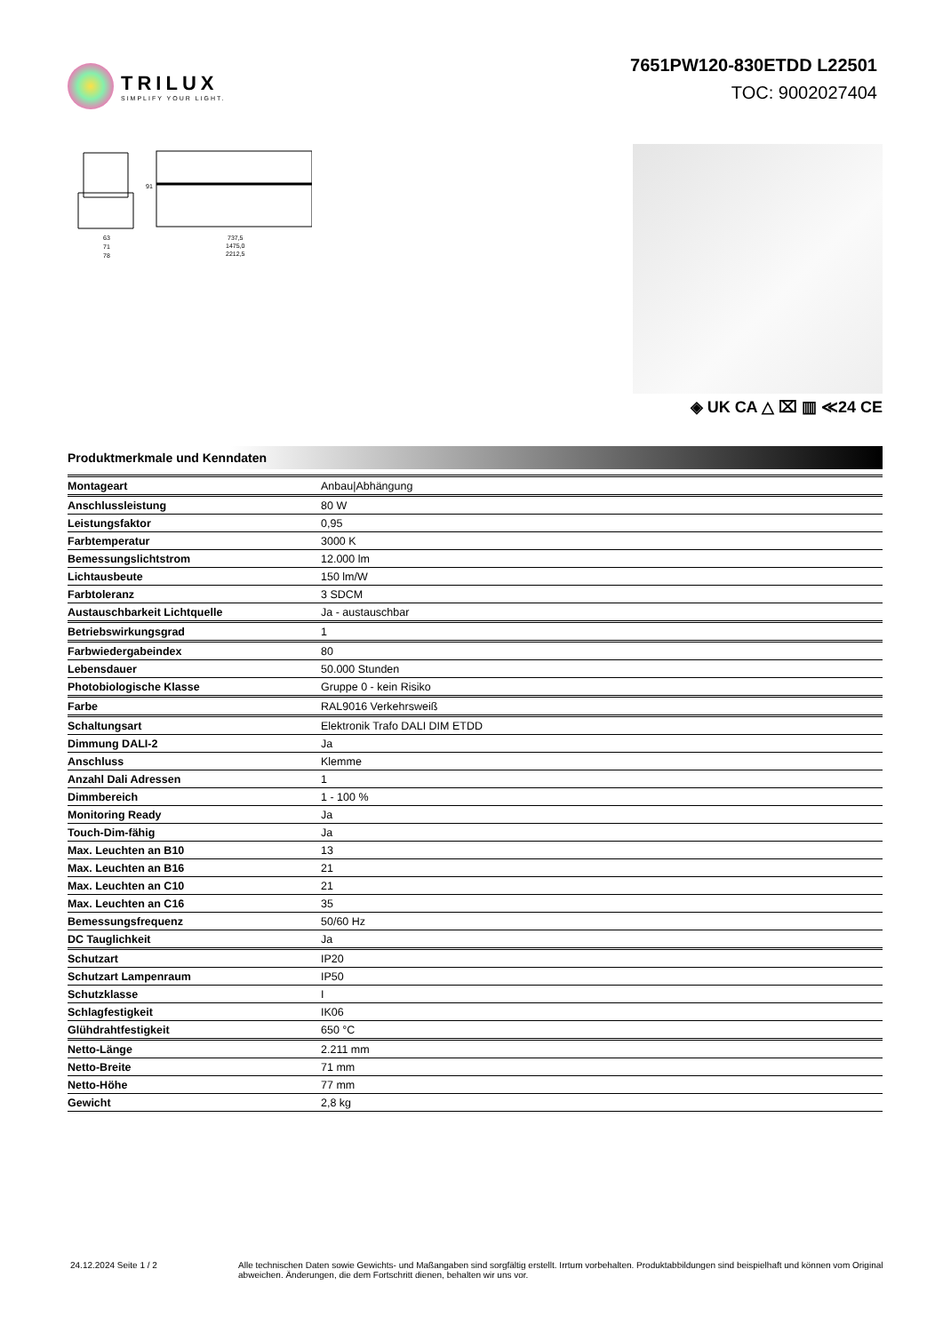TRILUX
SIMPLIFY YOUR LIGHT.
7651PW120-830ETDD L22501
TOC: 9002027404
63
71
78
737,5
1475,0
2212,5
91
◈ UK CA △ ⌧ ▥ ≪24 CE
Produktmerkmale und Kenndaten
| Montageart | Anbau/Abhängung |
| Anschlussleistung | 80 W |
| Leistungsfaktor | 0,95 |
| Farbtemperatur | 3000 K |
| Bemessungslichtstrom | 12.000 lm |
| Lichtausbeute | 150 lm/W |
| Farbtoleranz | 3 SDCM |
| Austauschbarkeit Lichtquelle | Ja - austauschbar |
| Betriebswirkungsgrad | 1 |
| Farbwiedergabeindex | 80 |
| Lebensdauer | 50.000 Stunden |
| Photobiologische Klasse | Gruppe 0 - kein Risiko |
| Farbe | RAL9016 Verkehrsweiß |
| Schaltungsart | Elektronik Trafo DALI DIM ETDD |
| Dimmung DALI-2 | Ja |
| Anschluss | Klemme |
| Anzahl Dali Adressen | 1 |
| Dimmbereich | 1 - 100 % |
| Monitoring Ready | Ja |
| Touch-Dim-fähig | Ja |
| Max. Leuchten an B10 | 13 |
| Max. Leuchten an B16 | 21 |
| Max. Leuchten an C10 | 21 |
| Max. Leuchten an C16 | 35 |
| Bemessungsfrequenz | 50/60 Hz |
| DC Tauglichkeit | Ja |
| Schutzart | IP20 |
| Schutzart Lampenraum | IP50 |
| Schutzklasse | I |
| Schlagfestigkeit | IK06 |
| Glühdrahtfestigkeit | 650 °C |
| Netto-Länge | 2.211 mm |
| Netto-Breite | 71 mm |
| Netto-Höhe | 77 mm |
| Gewicht | 2,8 kg |
24.12.2024 Seite 1 / 2 Alle technischen Daten sowie Gewichts- und Maßangaben sind sorgfältig erstellt. Irrtum vorbehalten. Produktabbildungen sind beispielhaft und können vom Original abweichen. Änderungen, die dem Fortschritt dienen, behalten wir uns vor.